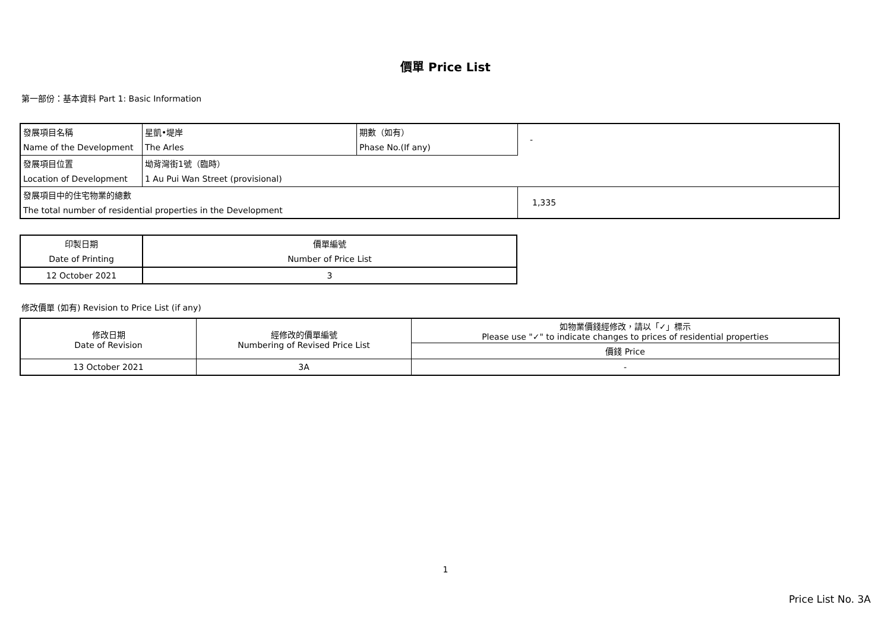價單 Price List
第一部份：基本資料 Part 1: Basic Information
| 發展項目名稱 | 星凱•堤岸 | 期數（如有） | - |
| Name of the Development | The Arles | Phase No.(If any) | |
| 發展項目位置 | 坳背灣街1號（臨時） | | |
| Location of Development | 1 Au Pui Wan Street (provisional) | | |
| 發展項目中的住宅物業的總數 | | | 1,335 |
| The total number of residential properties in the Development | | | |
| 印製日期 | 價單編號 |
| Date of Printing | Number of Price List |
| 12 October 2021 | 3 |
修改價單 (如有) Revision to Price List (if any)
| 修改日期 Date of Revision | 經修改的價單編號 Numbering of Revised Price List | 如物業價錢經修改，請以「✓」標示 Please use "✓" to indicate changes to prices of residential properties |
| | | 價錢 Price |
| 13 October 2021 | 3A | - |
1
Price List No. 3A